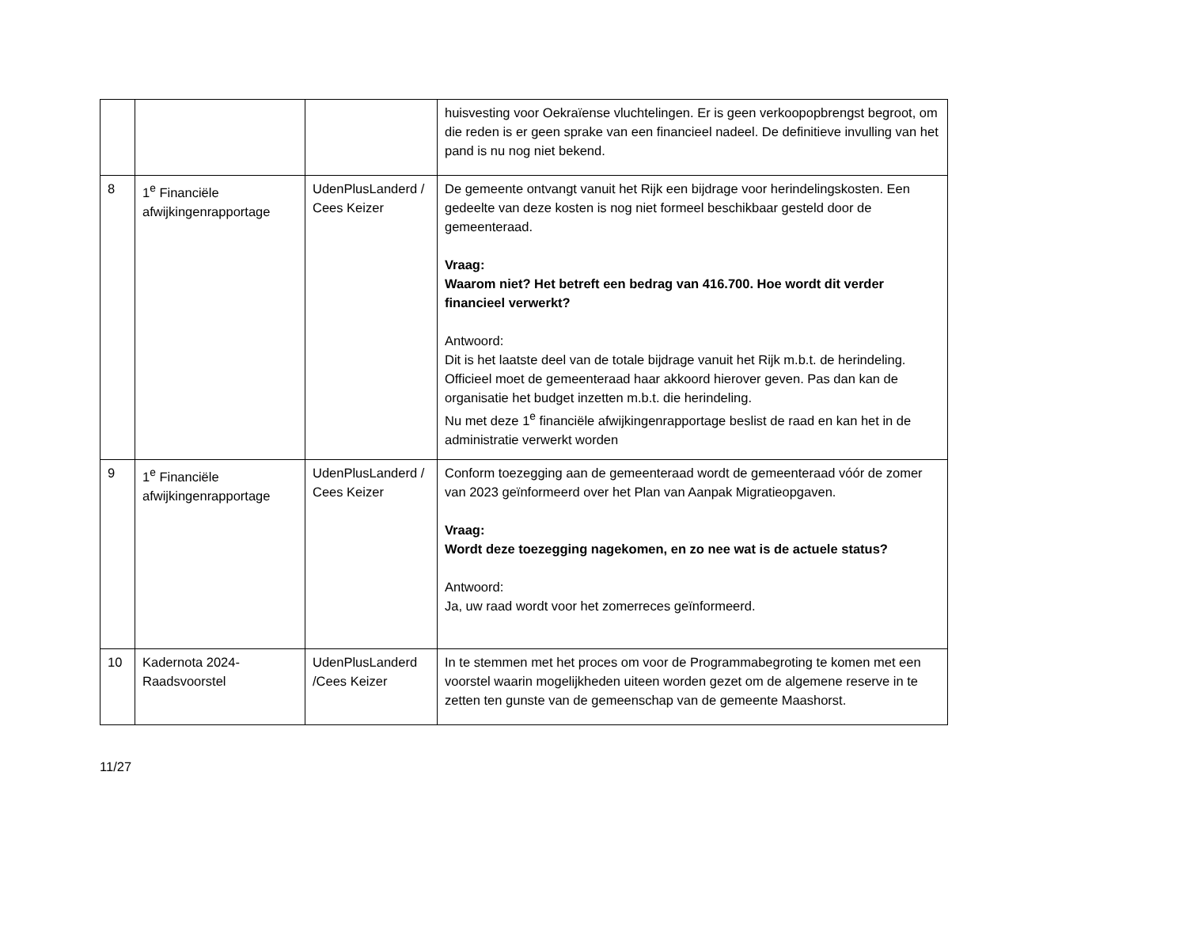| | | | huisvesting voor Oekraïense vluchtelingen. Er is geen verkoopopbrengst begroot, om die reden is er geen sprake van een financieel nadeel. De definitieve invulling van het pand is nu nog niet bekend. |
| 8 | 1<sup>e</sup> Financiële afwijkingenrapportage | UdenPlusLanderd / Cees Keizer | De gemeente ontvangt vanuit het Rijk een bijdrage voor herindelingskosten. Een gedeelte van deze kosten is nog niet formeel beschikbaar gesteld door de gemeenteraad. Vraag: Waarom niet? Het betreft een bedrag van 416.700. Hoe wordt dit verder financieel verwerkt? Antwoord: Dit is het laatste deel van de totale bijdrage vanuit het Rijk m.b.t. de herindeling. Officieel moet de gemeenteraad haar akkoord hierover geven. Pas dan kan de organisatie het budget inzetten m.b.t. die herindeling. Nu met deze 1<sup>e</sup> financiële afwijkingenrapportage beslist de raad en kan het in de administratie verwerkt worden |
| 9 | 1<sup>e</sup> Financiële afwijkingenrapportage | UdenPlusLanderd / Cees Keizer | Conform toezegging aan de gemeenteraad wordt de gemeenteraad vóór de zomer van 2023 geïnformeerd over het Plan van Aanpak Migratieopgaven. Vraag: Wordt deze toezegging nagekomen, en zo nee wat is de actuele status? Antwoord: Ja, uw raad wordt voor het zomerreces geïnformeerd. |
| 10 | Kadernota 2024-Raadsvoorstel | UdenPlusLanderd /Cees Keizer | In te stemmen met het proces om voor de Programmabegroting te komen met een voorstel waarin mogelijkheden uiteen worden gezet om de algemene reserve in te zetten ten gunste van de gemeenschap van de gemeente Maashorst. |
11/27